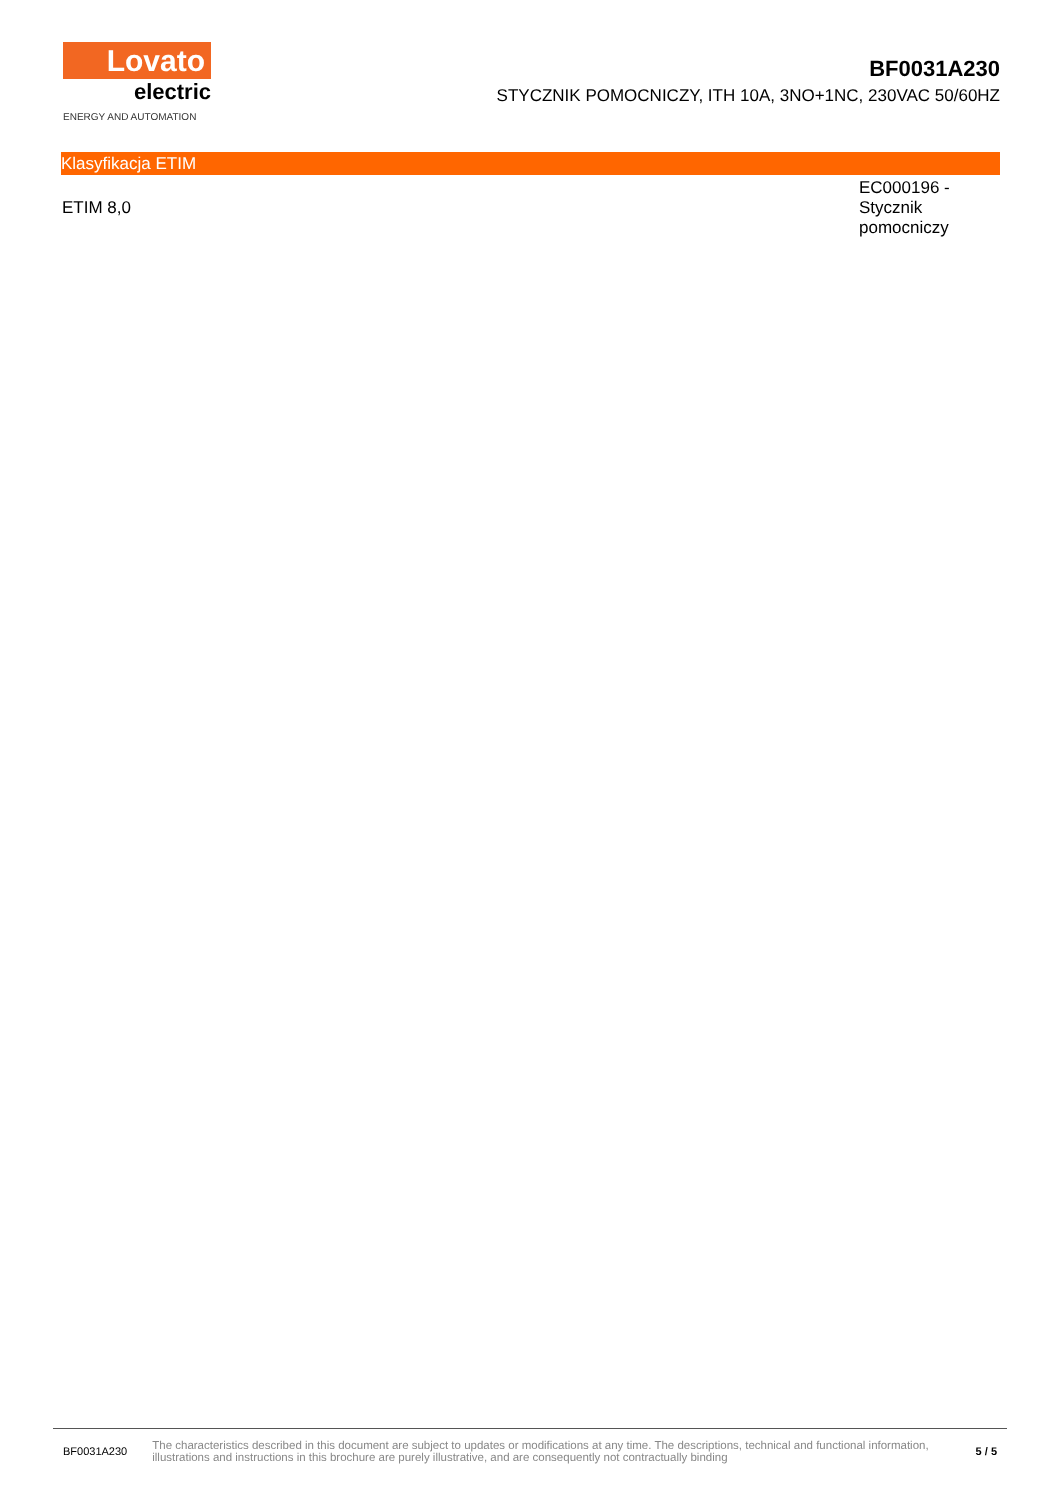Lovato
electric
ENERGY AND AUTOMATION
BF0031A230
STYCZNIK POMOCNICZY, ITH 10A, 3NO+1NC, 230VAC 50/60HZ
Klasyfikacja ETIM
| ETIM 8,0 | EC000196 - Stycznik pomocniczy |
BF0031A230 The characteristics described in this document are subject to updates or modifications at any time. The descriptions, technical and functional information, illustrations and instructions in this brochure are purely illustrative, and are consequently not contractually binding 5 / 5